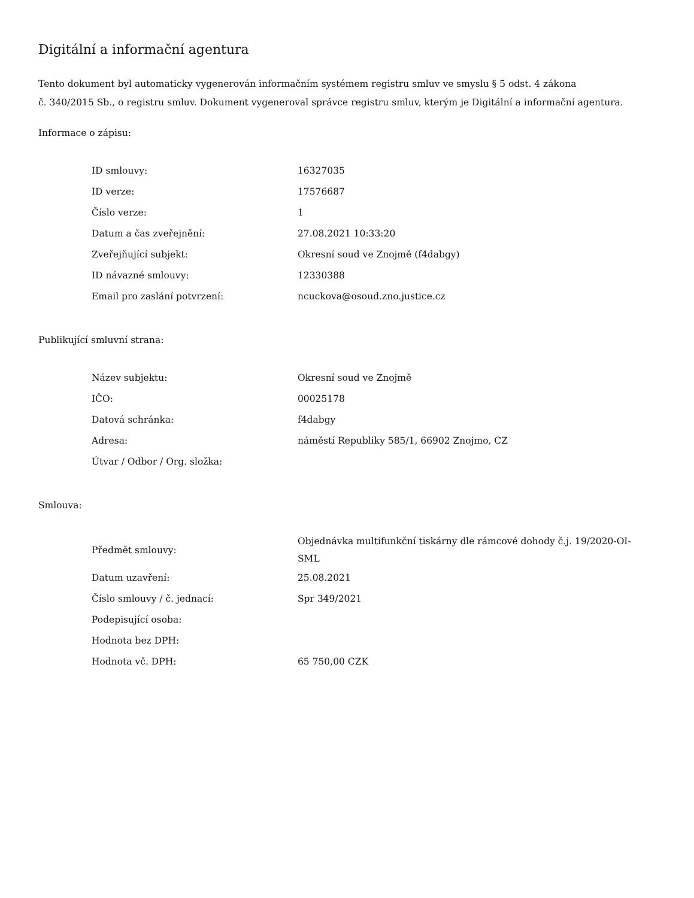Digitální a informační agentura
Tento dokument byl automaticky vygenerován informačním systémem registru smluv ve smyslu § 5 odst. 4 zákona
č. 340/2015 Sb., o registru smluv. Dokument vygeneroval správce registru smluv, kterým je Digitální a informační agentura.
Informace o zápisu:
| ID smlouvy: | 16327035 |
| ID verze: | 17576687 |
| Číslo verze: | 1 |
| Datum a čas zveřejnění: | 27.08.2021 10:33:20 |
| Zveřejňující subjekt: | Okresní soud ve Znojmě (f4dabgy) |
| ID návazné smlouvy: | 12330388 |
| Email pro zaslání potvrzení: | ncuckova@osoud.zno.justice.cz |
Publikující smluvní strana:
| Název subjektu: | Okresní soud ve Znojmě |
| IČO: | 00025178 |
| Datová schránka: | f4dabgy |
| Adresa: | náměstí Republiky 585/1, 66902 Znojmo, CZ |
| Útvar / Odbor / Org. složka: | |
Smlouva:
| Předmět smlouvy: | Objednávka multifunkční tiskárny dle rámcové dohody č.j. 19/2020-OI-SML |
| Datum uzavření: | 25.08.2021 |
| Číslo smlouvy / č. jednací: | Spr 349/2021 |
| Podepisující osoba: | |
| Hodnota bez DPH: | |
| Hodnota vč. DPH: | 65 750,00 CZK |